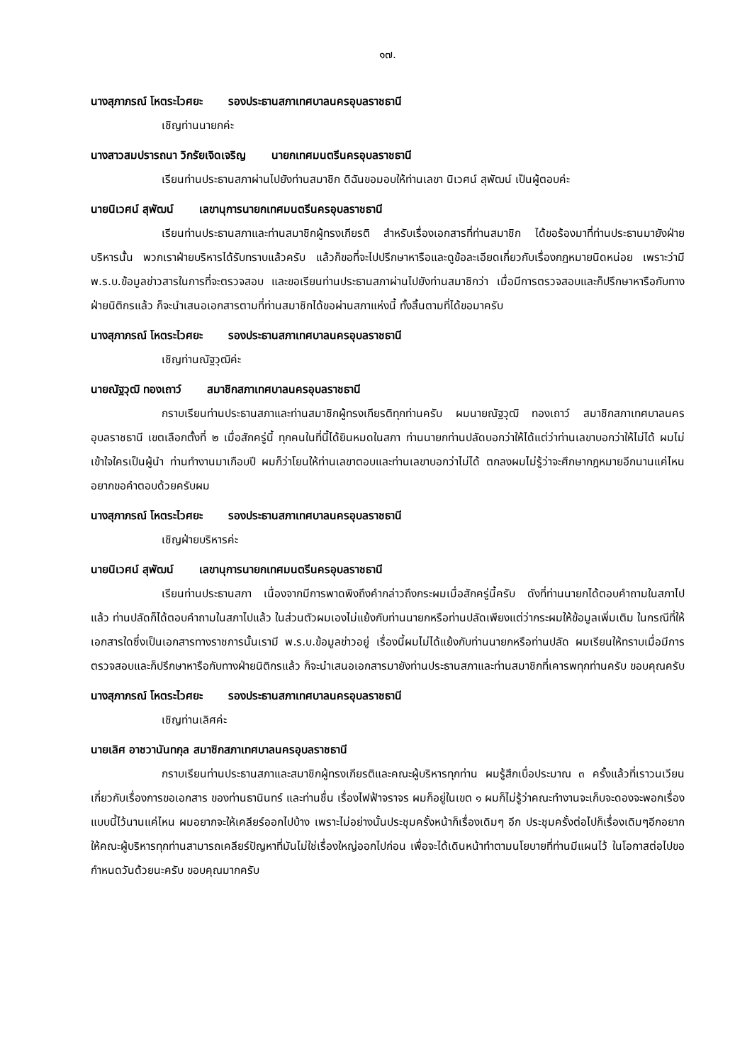๑๗.
นางสุภาภรณ์ โหตระไวศยะ รองประธานสภาเทศบาลนครอุบลราชธานี
เชิญท่านนายกค่ะ
นางสาวสมปรารถนา วิกรัยเจิดเจริญ นายกเทศมนตรีนครอุบลราชธานี
เรียนท่านประธานสภาผ่านไปยังท่านสมาชิก ดิฉันขอมอบให้ท่านเลขา นิเวศน์ สุพัฒน์ เป็นผู้ตอบค่ะ
นายนิเวศน์ สุพัฒน์ เลขานุการนายกเทศมนตรีนครอุบลราชธานี
เรียนท่านประธานสภาและท่านสมาชิกผู้ทรงเกียรติ สำหรับเรื่องเอกสารที่ท่านสมาชิก ได้ขอร้องมาที่ท่านประธานมายังฝ่ายบริหารนั้น พวกเราฝ่ายบริหารได้รับทราบแล้วครับ แล้วก็ขอที่จะไปปรึกษาหารือและดูข้อละเอียดเกี่ยวกับเรื่องกฎหมายนิดหน่อย เพราะว่ามี พ.ร.บ.ข้อมูลข่าวสารในการที่จะตรวจสอบ และขอเรียนท่านประธานสภาผ่านไปยังท่านสมาชิกว่า เมื่อมีการตรวจสอบและก็ปรึกษาหารือกับทางฝ่ายนิติกรแล้ว ก็จะนำเสนอเอกสารตามที่ท่านสมาชิกได้ขอผ่านสภาแห่งนี้ ทั้งสิ้นตามที่ได้ขอมาครับ
นางสุภาภรณ์ โหตระไวศยะ รองประธานสภาเทศบาลนครอุบลราชธานี
เชิญท่านณัฐวุฒิค่ะ
นายณัฐวุฒิ ทองเถาว์ สมาชิกสภาเทศบาลนครอุบลราชธานี
กราบเรียนท่านประธานสภาและท่านสมาชิกผู้ทรงเกียรติทุกท่านครับ ผมนายณัฐวุฒิ ทองเถาว์ สมาชิกสภาเทศบาลนครอุบลราชธานี เขตเลือกตั้งที่ ๒ เมื่อสักครู่นี้ ทุกคนในที่นี้ได้ยินหมดในสภา ท่านนายกท่านปลัดบอกว่าให้ได้แต่ว่าท่านเลขาบอกว่าให้ไม่ได้ ผมไม่เข้าใจใครเป็นผู้นำ ท่านทำงานมาเกือบปี ผมก็ว่าโยนให้ท่านเลขาตอบและท่านเลขาบอกว่าไม่ได้ ตกลงผมไม่รู้ว่าจะศึกษากฎหมายอีกนานแค่ไหน อยากขอคำตอบด้วยครับผม
นางสุภาภรณ์ โหตระไวศยะ รองประธานสภาเทศบาลนครอุบลราชธานี
เชิญฝ่ายบริหารค่ะ
นายนิเวศน์ สุพัฒน์ เลขานุการนายกเทศมนตรีนครอุบลราชธานี
เรียนท่านประธานสภา เนื่องจากมีการพาดพิงถึงคำกล่าวถึงกระผมเมื่อสักครู่นี้ครับ ดังที่ท่านนายกได้ตอบคำถามในสภาไปแล้ว ท่านปลัดก็ได้ตอบคำถามในสภาไปแล้ว ในส่วนตัวผมเองไม่แย้งกับท่านนายกหรือท่านปลัดเพียงแต่ว่ากระผมให้ข้อมูลเพิ่มเติม ในกรณีที่ให้เอกสารใดซึ่งเป็นเอกสารทางราชการนั้นเรามี พ.ร.บ.ข้อมูลข่าวอยู่ เรื่องนี้ผมไม่ได้แย้งกับท่านนายกหรือท่านปลัด ผมเรียนให้ทราบเมื่อมีการตรวจสอบและก็ปรึกษาหารือกับทางฝ่ายนิติกรแล้ว ก็จะนำเสนอเอกสารมายังท่านประธานสภาและท่านสมาชิกที่เคารพทุกท่านครับ ขอบคุณครับ
นางสุภาภรณ์ โหตระไวศยะ รองประธานสภาเทศบาลนครอุบลราชธานี
เชิญท่านเลิศค่ะ
นายเลิศ อาชวานันทกุล สมาชิกสภาเทศบาลนครอุบลราชธานี
กราบเรียนท่านประธานสภาและสมาชิกผู้ทรงเกียรติและคณะผู้บริหารทุกท่าน ผมรู้สึกเบื่อประมาณ ๓ ครั้งแล้วที่เราวนเวียนเกี่ยวกับเรื่องการขอเอกสาร ของท่านธานินทร์ และท่านชื่น เรื่องไฟฟ้าจราจร ผมก็อยู่ในเขต ๑ ผมก็ไม่รู้ว่าคณะทำงานจะเก็บจะดองจะพอกเรื่องแบบนี้ไว้นานแค่ไหน ผมอยากจะให้เคลียร์ออกไปบ้าง เพราะไม่อย่างนั้นประชุมครั้งหน้าก็เรื่องเดิมๆ อีก ประชุมครั้งต่อไปก็เรื่องเดิมๆอีกอยากให้คณะผู้บริหารทุกท่านสามารถเคลียร์ปัญหาที่มันไม่ใช่เรื่องใหญ่ออกไปก่อน เพื่อจะได้เดินหน้าทำตามนโยบายที่ท่านมีแผนไว้ ในโอกาสต่อไปขอกำหนดวันด้วยนะครับ ขอบคุณมากครับ